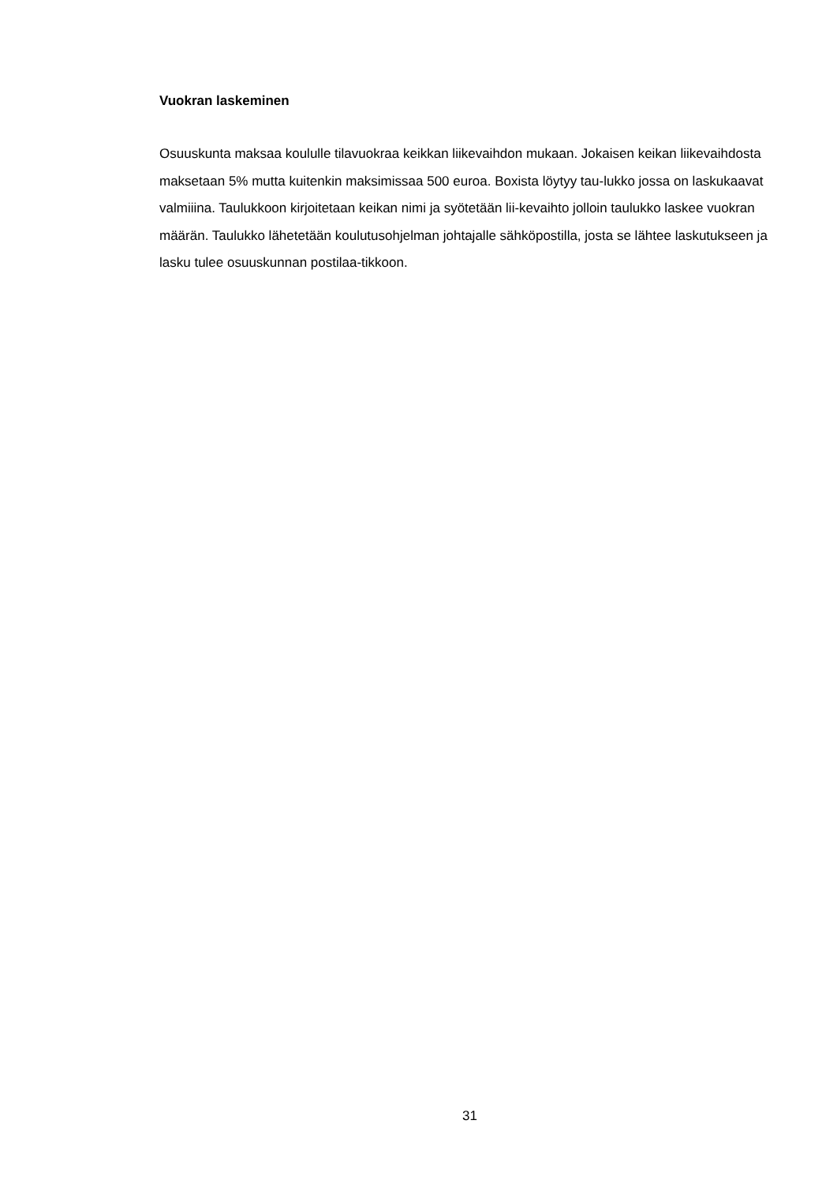Vuokran laskeminen
Osuuskunta maksaa koululle tilavuokraa keikkan liikevaihdon mukaan. Jokaisen keikan liikevaihdosta maksetaan 5% mutta kuitenkin maksimissaa 500 euroa. Boxista löytyy tau-lukko jossa on laskukaavat valmiiina. Taulukkoon kirjoitetaan keikan nimi ja syötetään lii-kevaihto jolloin taulukko laskee vuokran määrän. Taulukko lähetetään koulutusohjelman johtajalle sähköpostilla, josta se lähtee laskutukseen ja lasku tulee osuuskunnan postilaa-tikkoon.
31